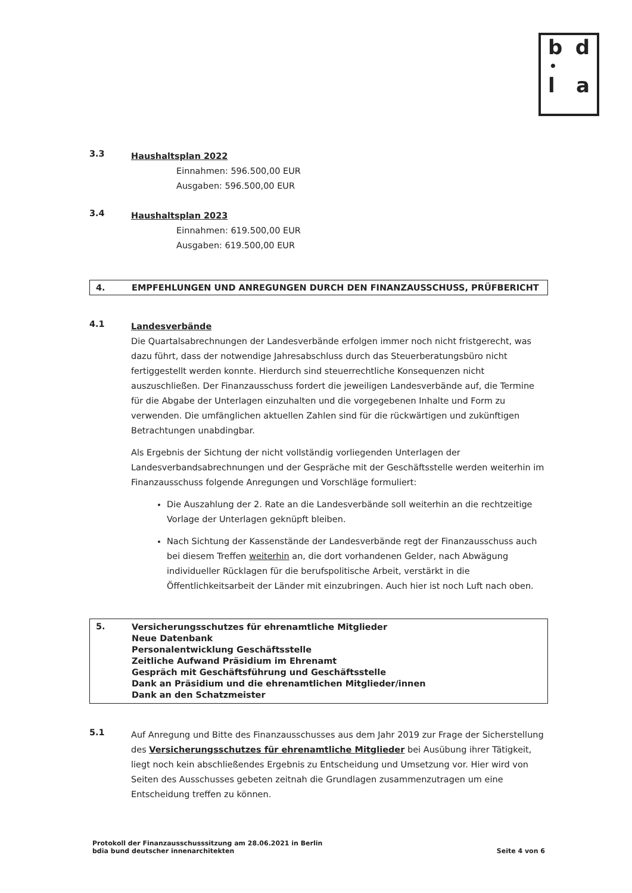b d
•
l a
3.3
Haushaltsplan 2022
Einnahmen: 596.500,00 EUR
Ausgaben: 596.500,00 EUR
3.4
Haushaltsplan 2023
Einnahmen: 619.500,00 EUR
Ausgaben: 619.500,00 EUR
4. EMPFEHLUNGEN UND ANREGUNGEN DURCH DEN FINANZAUSSCHUSS, PRÜFBERICHT
4.1
Landesverbände
Die Quartalsabrechnungen der Landesverbände erfolgen immer noch nicht fristgerecht, was dazu führt, dass der notwendige Jahresabschluss durch das Steuerberatungsbüro nicht fertiggestellt werden konnte. Hierdurch sind steuerrechtliche Konsequenzen nicht auszuschließen. Der Finanzausschuss fordert die jeweiligen Landesverbände auf, die Termine für die Abgabe der Unterlagen einzuhalten und die vorgegebenen Inhalte und Form zu verwenden. Die umfänglichen aktuellen Zahlen sind für die rückwärtigen und zukünftigen Betrachtungen unabdingbar.
Als Ergebnis der Sichtung der nicht vollständig vorliegenden Unterlagen der Landesverbandsabrechnungen und der Gespräche mit der Geschäftsstelle werden weiterhin im Finanzausschuss folgende Anregungen und Vorschläge formuliert:
Die Auszahlung der 2. Rate an die Landesverbände soll weiterhin an die rechtzeitige Vorlage der Unterlagen geknüpft bleiben.
Nach Sichtung der Kassenstände der Landesverbände regt der Finanzausschuss auch bei diesem Treffen weiterhin an, die dort vorhandenen Gelder, nach Abwägung individueller Rücklagen für die berufspolitische Arbeit, verstärkt in die Öffentlichkeitsarbeit der Länder mit einzubringen. Auch hier ist noch Luft nach oben.
5.
Versicherungsschutzes für ehrenamtliche Mitglieder
Neue Datenbank
Personalentwicklung Geschäftsstelle
Zeitliche Aufwand Präsidium im Ehrenamt
Gespräch mit Geschäftsführung und Geschäftsstelle
Dank an Präsidium und die ehrenamtlichen Mitglieder/innen
Dank an den Schatzmeister
5.1
Auf Anregung und Bitte des Finanzausschusses aus dem Jahr 2019 zur Frage der Sicherstellung des Versicherungsschutzes für ehrenamtliche Mitglieder bei Ausübung ihrer Tätigkeit, liegt noch kein abschließendes Ergebnis zu Entscheidung und Umsetzung vor. Hier wird von Seiten des Ausschusses gebeten zeitnah die Grundlagen zusammenzutragen um eine Entscheidung treffen zu können.
Protokoll der Finanzausschusssitzung am 28.06.2021 in Berlin
bdia bund deutscher innenarchitekten
Seite 4 von 6